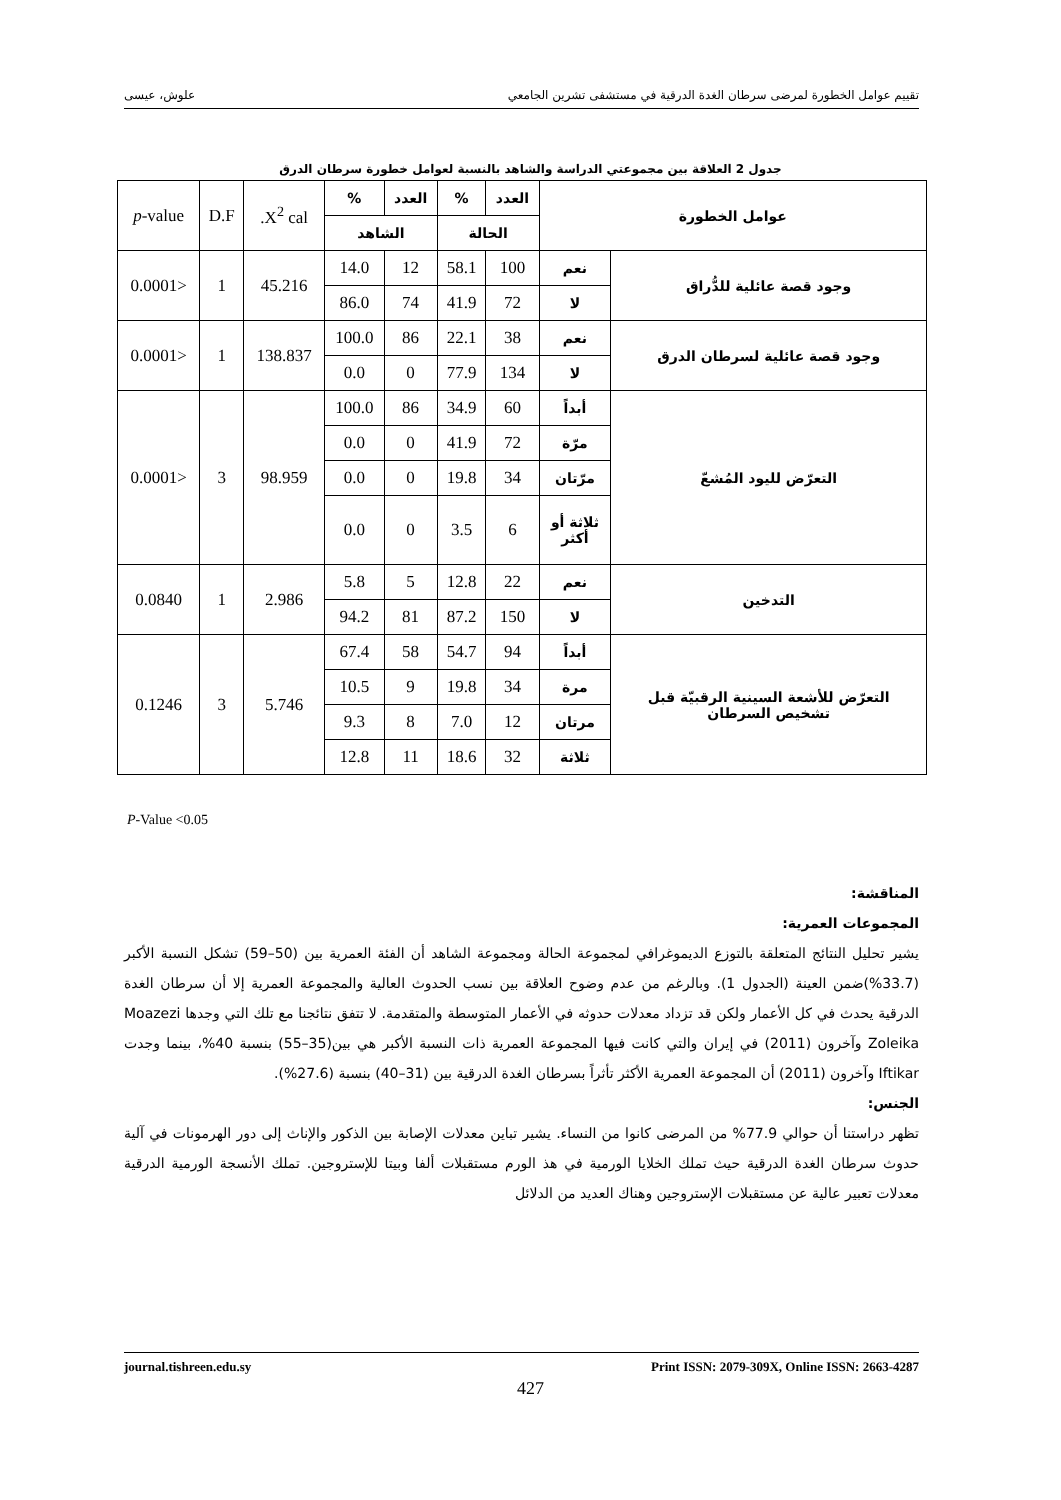تقييم عوامل الخطورة لمرضى سرطان الغدة الدرقية في مستشفى تشرين الجامعي علوش، عيسى
جدول 2 العلاقة بين مجموعتي الدراسة والشاهد بالنسبة لعوامل خطورة سرطان الدرق
| عوامل الخطورة | | العدد | % | العدد | % | X<sup>2</sup> cal. | D.F | p -value |
| | | الحالة | | الشاهد | | | | |
| وجود قصة عائلية للدُّراق | نعم | 100 | 58.1 | 12 | 14.0 | 45.216 | 1 | <0.0001 |
| | لا | 72 | 41.9 | 74 | 86.0 | | | |
| وجود قصة عائلية لسرطان الدرق | نعم | 38 | 22.1 | 86 | 100.0 | 138.837 | 1 | <0.0001 |
| | لا | 134 | 77.9 | 0 | 0.0 | | | |
| التعرّض لليود المُشعّ | أبداً | 60 | 34.9 | 86 | 100.0 | 98.959 | 3 | <0.0001 |
| | مرّة | 72 | 41.9 | 0 | 0.0 | | | |
| | مرّتان | 34 | 19.8 | 0 | 0.0 | | | |
| | ثلاثة أو أكثر | 6 | 3.5 | 0 | 0.0 | | | |
| التدخين | نعم | 22 | 12.8 | 5 | 5.8 | 2.986 | 1 | 0.0840 |
| | لا | 150 | 87.2 | 81 | 94.2 | | | |
| التعرّض للأشعة السينية الرقبيّة قبل تشخيص السرطان | أبداً | 94 | 54.7 | 58 | 67.4 | 5.746 | 3 | 0.1246 |
| | مرة | 34 | 19.8 | 9 | 10.5 | | | |
| | مرتان | 12 | 7.0 | 8 | 9.3 | | | |
| | ثلاثة | 32 | 18.6 | 11 | 12.8 | | | |
P-Value <0.05
المناقشة:
المجموعات العمرية:
يشير تحليل النتائج المتعلقة بالتوزع الديموغرافي لمجموعة الحالة ومجموعة الشاهد أن الفئة العمرية بين (50–59) تشكل النسبة الأكبر (33.7%)ضمن العينة (الجدول 1). وبالرغم من عدم وضوح العلاقة بين نسب الحدوث العالية والمجموعة العمرية إلا أن سرطان الغدة الدرقية يحدث في كل الأعمار ولكن قد تزداد معدلات حدوثه في الأعمار المتوسطة والمتقدمة. لا تتفق نتائجنا مع تلك التي وجدها Moazezi Zoleika وآخرون (2011) في إيران والتي كانت فيها المجموعة العمرية ذات النسبة الأكبر هي بين(35–55) بنسبة 40%، بينما وجدت Iftikar وآخرون (2011) أن المجموعة العمرية الأكثر تأثراً بسرطان الغدة الدرقية بين (31–40) بنسبة (27.6%).
الجنس:
تظهر دراستنا أن حوالي 77.9% من المرضى كانوا من النساء. يشير تباين معدلات الإصابة بين الذكور والإناث إلى دور الهرمونات في آلية حدوث سرطان الغدة الدرقية حيث تملك الخلايا الورمية في هذ الورم مستقبلات ألفا وبيتا للإستروجين. تملك الأنسجة الورمية الدرقية معدلات تعبير عالية عن مستقبلات الإستروجين وهناك العديد من الدلائل
journal.tishreen.edu.sy Print ISSN: 2079-309X, Online ISSN: 2663-4287
427